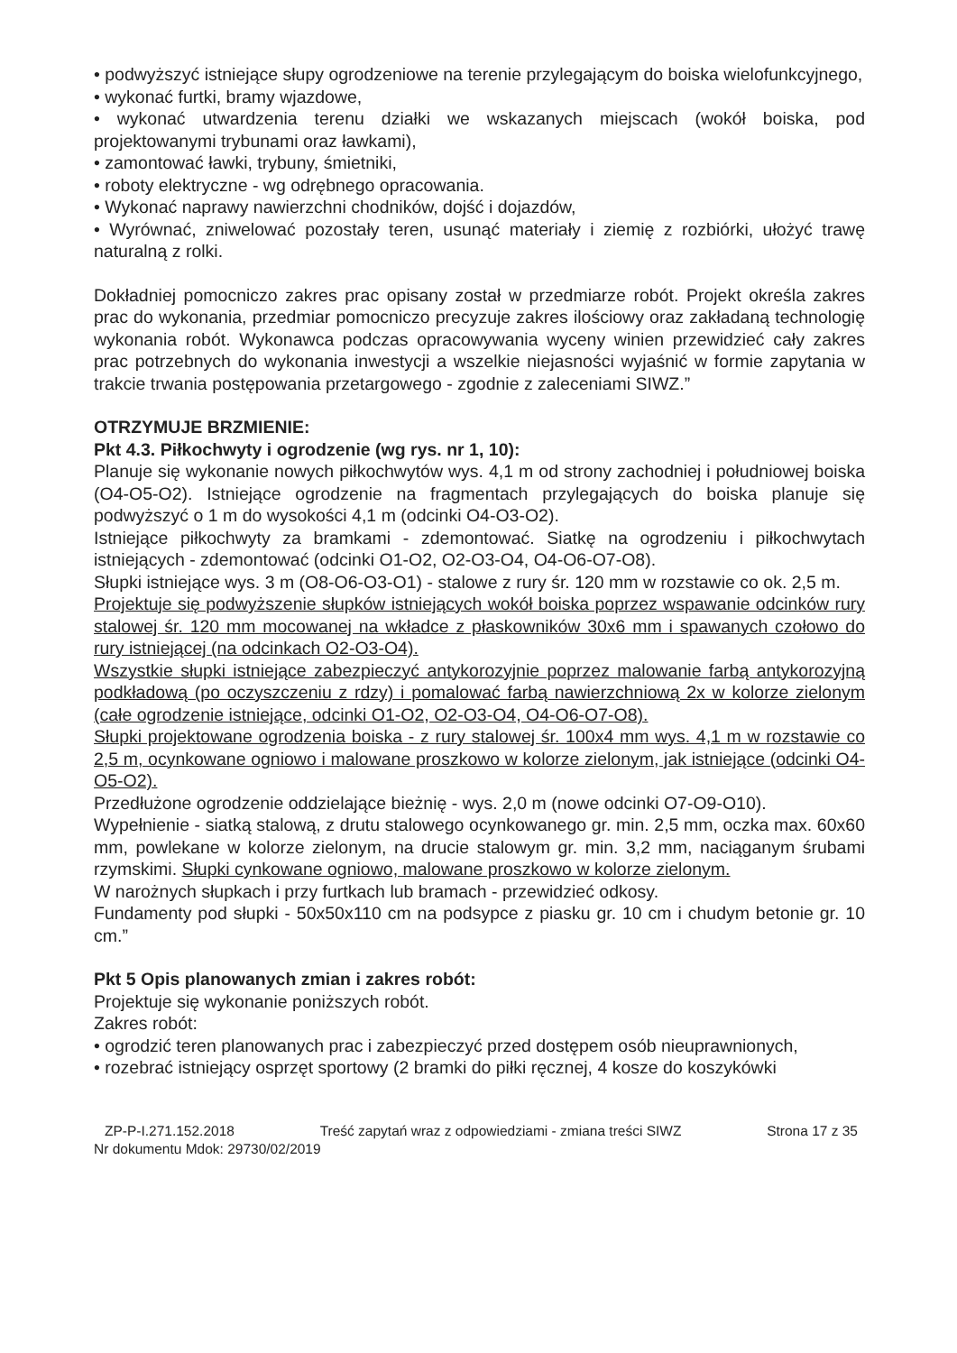• podwyższyć istniejące słupy ogrodzeniowe na terenie przylegającym do boiska wielofunkcyjnego,
• wykonać furtki, bramy wjazdowe,
• wykonać utwardzenia terenu działki we wskazanych miejscach (wokół boiska, pod projektowanymi trybunami oraz ławkami),
• zamontować ławki, trybuny, śmietniki,
• roboty elektryczne - wg odrębnego opracowania.
• Wykonać naprawy nawierzchni chodników, dojść i dojazdów,
• Wyrównać, zniwelować pozostały teren, usunąć materiały i ziemię z rozbiórki, ułożyć trawę naturalną z rolki.
Dokładniej pomocniczo zakres prac opisany został w przedmiarze robót. Projekt określa zakres prac do wykonania, przedmiar pomocniczo precyzuje zakres ilościowy oraz zakładaną technologię wykonania robót. Wykonawca podczas opracowywania wyceny winien przewidzieć cały zakres prac potrzebnych do wykonania inwestycji a wszelkie niejasności wyjaśnić w formie zapytania w trakcie trwania postępowania przetargowego - zgodnie z zaleceniami SIWZ.”
OTRZYMUJE BRZMIENIE:
Pkt 4.3. Piłkochwyty i ogrodzenie (wg rys. nr 1, 10):
Planuje się wykonanie nowych piłkochwytów wys. 4,1 m od strony zachodniej i południowej boiska (O4-O5-O2). Istniejące ogrodzenie na fragmentach przylegających do boiska planuje się podwyższyć o 1 m do wysokości 4,1 m (odcinki O4-O3-O2).
Istniejące piłkochwyty za bramkami - zdemontować. Siatkę na ogrodzeniu i piłkochwytach istniejących - zdemontować (odcinki O1-O2, O2-O3-O4, O4-O6-O7-O8).
Słupki istniejące wys. 3 m (O8-O6-O3-O1) - stalowe z rury śr. 120 mm w rozstawie co ok. 2,5 m.
Projektuje się podwyższenie słupków istniejących wokół boiska poprzez wspawanie odcinków rury stalowej śr. 120 mm mocowanej na wkładce z płaskowników 30x6 mm i spawanych czołowo do rury istniejącej (na odcinkach O2-O3-O4).
Wszystkie słupki istniejące zabezpieczyć antykorozyjnie poprzez malowanie farbą antykorozyjną podkładową (po oczyszczeniu z rdzy) i pomalować farbą nawierzchniową 2x w kolorze zielonym (całe ogrodzenie istniejące, odcinki O1-O2, O2-O3-O4, O4-O6-O7-O8).
Słupki projektowane ogrodzenia boiska - z rury stalowej śr. 100x4 mm wys. 4,1 m w rozstawie co 2,5 m, ocynkowane ogniowo i malowane proszkowo w kolorze zielonym, jak istniejące (odcinki O4-O5-O2).
Przedłużone ogrodzenie oddzielające bieżnię - wys. 2,0 m (nowe odcinki O7-O9-O10).
Wypełnienie - siatką stalową, z drutu stalowego ocynkowanego gr. min. 2,5 mm, oczka max. 60x60 mm, powlekane w kolorze zielonym, na drucie stalowym gr. min. 3,2 mm, naciąganym śrubami rzymskimi. Słupki cynkowane ogniowo, malowane proszkowo w kolorze zielonym.
W narożnych słupkach i przy furtkach lub bramach - przewidzieć odkosy.
Fundamenty pod słupki - 50x50x110 cm na podsypce z piasku gr. 10 cm i chudym betonie gr. 10 cm.”
Pkt 5 Opis planowanych zmian i zakres robót:
Projektuje się wykonanie poniższych robót.
Zakres robót:
• ogrodzić teren planowanych prac i zabezpieczyć przed dostępem osób nieuprawnionych,
• rozebrać istniejący osprzęt sportowy (2 bramki do piłki ręcznej, 4 kosze do koszykówki
ZP-P-I.271.152.2018 Treść zapytań wraz z odpowiedziami - zmiana treści SIWZ Strona 17 z 35
Nr dokumentu Mdok: 29730/02/2019